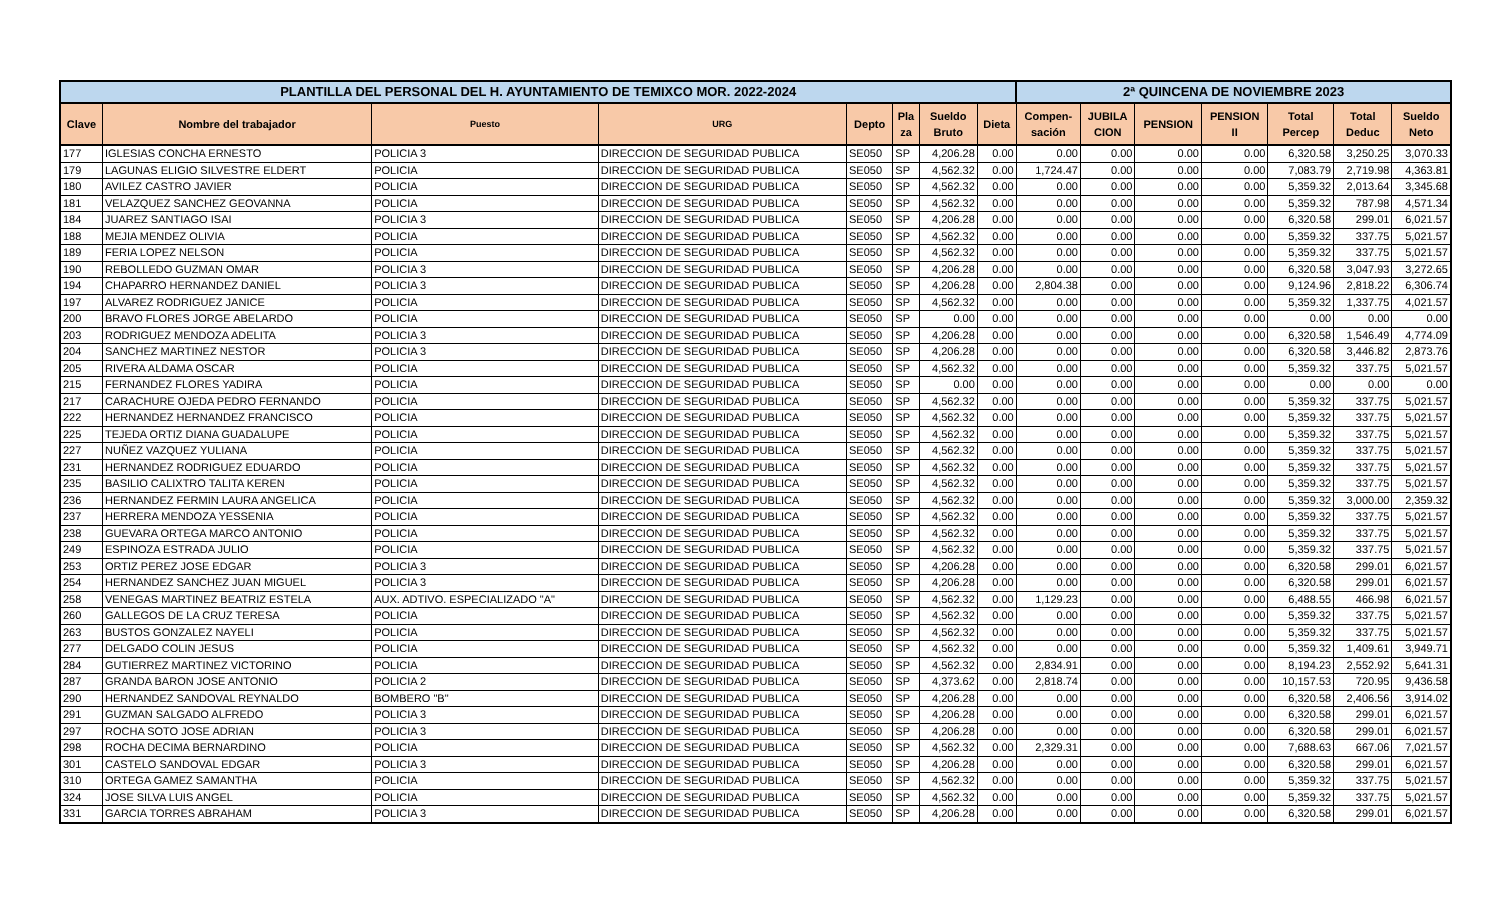| PLANTILLA DEL PERSONAL DEL H. AYUNTAMIENTO DE TEMIXCO MOR. 2022-2024 | | | | | | | | 2ª QUINCENA DE NOVIEMBRE 2023 | | | | | | |
| --- | --- | --- | --- | --- | --- | --- | --- | --- | --- | --- | --- | --- | --- | --- |
| Clave | Nombre del trabajador | Puesto | URG | Depto | Pla za | Sueldo Bruto | Dieta | Compen- sación | JUBILA CION | PENSION | PENSION II | Total Percep | Total Deduc | Sueldo Neto |
| 177 | IGLESIAS CONCHA ERNESTO | POLICIA 3 | DIRECCION DE SEGURIDAD PUBLICA | SE050 | SP | 4,206.28 | 0.00 | 0.00 | 0.00 | 0.00 | 0.00 | 6,320.58 | 3,250.25 | 3,070.33 |
| 179 | LAGUNAS ELIGIO SILVESTRE ELDERT | POLICIA | DIRECCION DE SEGURIDAD PUBLICA | SE050 | SP | 4,562.32 | 0.00 | 1,724.47 | 0.00 | 0.00 | 0.00 | 7,083.79 | 2,719.98 | 4,363.81 |
| 180 | AVILEZ CASTRO JAVIER | POLICIA | DIRECCION DE SEGURIDAD PUBLICA | SE050 | SP | 4,562.32 | 0.00 | 0.00 | 0.00 | 0.00 | 0.00 | 5,359.32 | 2,013.64 | 3,345.68 |
| 181 | VELAZQUEZ SANCHEZ GEOVANNA | POLICIA | DIRECCION DE SEGURIDAD PUBLICA | SE050 | SP | 4,562.32 | 0.00 | 0.00 | 0.00 | 0.00 | 0.00 | 5,359.32 | 787.98 | 4,571.34 |
| 184 | JUAREZ SANTIAGO ISAI | POLICIA 3 | DIRECCION DE SEGURIDAD PUBLICA | SE050 | SP | 4,206.28 | 0.00 | 0.00 | 0.00 | 0.00 | 0.00 | 6,320.58 | 299.01 | 6,021.57 |
| 188 | MEJIA MENDEZ OLIVIA | POLICIA | DIRECCION DE SEGURIDAD PUBLICA | SE050 | SP | 4,562.32 | 0.00 | 0.00 | 0.00 | 0.00 | 0.00 | 5,359.32 | 337.75 | 5,021.57 |
| 189 | FERIA LOPEZ NELSON | POLICIA | DIRECCION DE SEGURIDAD PUBLICA | SE050 | SP | 4,562.32 | 0.00 | 0.00 | 0.00 | 0.00 | 0.00 | 5,359.32 | 337.75 | 5,021.57 |
| 190 | REBOLLEDO GUZMAN OMAR | POLICIA 3 | DIRECCION DE SEGURIDAD PUBLICA | SE050 | SP | 4,206.28 | 0.00 | 0.00 | 0.00 | 0.00 | 0.00 | 6,320.58 | 3,047.93 | 3,272.65 |
| 194 | CHAPARRO HERNANDEZ DANIEL | POLICIA 3 | DIRECCION DE SEGURIDAD PUBLICA | SE050 | SP | 4,206.28 | 0.00 | 2,804.38 | 0.00 | 0.00 | 0.00 | 9,124.96 | 2,818.22 | 6,306.74 |
| 197 | ALVAREZ RODRIGUEZ JANICE | POLICIA | DIRECCION DE SEGURIDAD PUBLICA | SE050 | SP | 4,562.32 | 0.00 | 0.00 | 0.00 | 0.00 | 0.00 | 5,359.32 | 1,337.75 | 4,021.57 |
| 200 | BRAVO FLORES JORGE ABELARDO | POLICIA | DIRECCION DE SEGURIDAD PUBLICA | SE050 | SP | 0.00 | 0.00 | 0.00 | 0.00 | 0.00 | 0.00 | 0.00 | 0.00 | 0.00 |
| 203 | RODRIGUEZ MENDOZA ADELITA | POLICIA 3 | DIRECCION DE SEGURIDAD PUBLICA | SE050 | SP | 4,206.28 | 0.00 | 0.00 | 0.00 | 0.00 | 0.00 | 6,320.58 | 1,546.49 | 4,774.09 |
| 204 | SANCHEZ MARTINEZ NESTOR | POLICIA 3 | DIRECCION DE SEGURIDAD PUBLICA | SE050 | SP | 4,206.28 | 0.00 | 0.00 | 0.00 | 0.00 | 0.00 | 6,320.58 | 3,446.82 | 2,873.76 |
| 205 | RIVERA ALDAMA OSCAR | POLICIA | DIRECCION DE SEGURIDAD PUBLICA | SE050 | SP | 4,562.32 | 0.00 | 0.00 | 0.00 | 0.00 | 0.00 | 5,359.32 | 337.75 | 5,021.57 |
| 215 | FERNANDEZ FLORES YADIRA | POLICIA | DIRECCION DE SEGURIDAD PUBLICA | SE050 | SP | 0.00 | 0.00 | 0.00 | 0.00 | 0.00 | 0.00 | 0.00 | 0.00 | 0.00 |
| 217 | CARACHURE OJEDA PEDRO FERNANDO | POLICIA | DIRECCION DE SEGURIDAD PUBLICA | SE050 | SP | 4,562.32 | 0.00 | 0.00 | 0.00 | 0.00 | 0.00 | 5,359.32 | 337.75 | 5,021.57 |
| 222 | HERNANDEZ HERNANDEZ FRANCISCO | POLICIA | DIRECCION DE SEGURIDAD PUBLICA | SE050 | SP | 4,562.32 | 0.00 | 0.00 | 0.00 | 0.00 | 0.00 | 5,359.32 | 337.75 | 5,021.57 |
| 225 | TEJEDA ORTIZ DIANA GUADALUPE | POLICIA | DIRECCION DE SEGURIDAD PUBLICA | SE050 | SP | 4,562.32 | 0.00 | 0.00 | 0.00 | 0.00 | 0.00 | 5,359.32 | 337.75 | 5,021.57 |
| 227 | NUÑEZ VAZQUEZ YULIANA | POLICIA | DIRECCION DE SEGURIDAD PUBLICA | SE050 | SP | 4,562.32 | 0.00 | 0.00 | 0.00 | 0.00 | 0.00 | 5,359.32 | 337.75 | 5,021.57 |
| 231 | HERNANDEZ RODRIGUEZ EDUARDO | POLICIA | DIRECCION DE SEGURIDAD PUBLICA | SE050 | SP | 4,562.32 | 0.00 | 0.00 | 0.00 | 0.00 | 0.00 | 5,359.32 | 337.75 | 5,021.57 |
| 235 | BASILIO CALIXTRO TALITA KEREN | POLICIA | DIRECCION DE SEGURIDAD PUBLICA | SE050 | SP | 4,562.32 | 0.00 | 0.00 | 0.00 | 0.00 | 0.00 | 5,359.32 | 337.75 | 5,021.57 |
| 236 | HERNANDEZ FERMIN LAURA ANGELICA | POLICIA | DIRECCION DE SEGURIDAD PUBLICA | SE050 | SP | 4,562.32 | 0.00 | 0.00 | 0.00 | 0.00 | 0.00 | 5,359.32 | 3,000.00 | 2,359.32 |
| 237 | HERRERA MENDOZA YESSENIA | POLICIA | DIRECCION DE SEGURIDAD PUBLICA | SE050 | SP | 4,562.32 | 0.00 | 0.00 | 0.00 | 0.00 | 0.00 | 5,359.32 | 337.75 | 5,021.57 |
| 238 | GUEVARA ORTEGA MARCO ANTONIO | POLICIA | DIRECCION DE SEGURIDAD PUBLICA | SE050 | SP | 4,562.32 | 0.00 | 0.00 | 0.00 | 0.00 | 0.00 | 5,359.32 | 337.75 | 5,021.57 |
| 249 | ESPINOZA ESTRADA JULIO | POLICIA | DIRECCION DE SEGURIDAD PUBLICA | SE050 | SP | 4,562.32 | 0.00 | 0.00 | 0.00 | 0.00 | 0.00 | 5,359.32 | 337.75 | 5,021.57 |
| 253 | ORTIZ PEREZ JOSE EDGAR | POLICIA 3 | DIRECCION DE SEGURIDAD PUBLICA | SE050 | SP | 4,206.28 | 0.00 | 0.00 | 0.00 | 0.00 | 0.00 | 6,320.58 | 299.01 | 6,021.57 |
| 254 | HERNANDEZ SANCHEZ JUAN MIGUEL | POLICIA 3 | DIRECCION DE SEGURIDAD PUBLICA | SE050 | SP | 4,206.28 | 0.00 | 0.00 | 0.00 | 0.00 | 0.00 | 6,320.58 | 299.01 | 6,021.57 |
| 258 | VENEGAS MARTINEZ BEATRIZ ESTELA | AUX. ADTIVO. ESPECIALIZADO "A" | DIRECCION DE SEGURIDAD PUBLICA | SE050 | SP | 4,562.32 | 0.00 | 1,129.23 | 0.00 | 0.00 | 0.00 | 6,488.55 | 466.98 | 6,021.57 |
| 260 | GALLEGOS DE LA CRUZ TERESA | POLICIA | DIRECCION DE SEGURIDAD PUBLICA | SE050 | SP | 4,562.32 | 0.00 | 0.00 | 0.00 | 0.00 | 0.00 | 5,359.32 | 337.75 | 5,021.57 |
| 263 | BUSTOS GONZALEZ NAYELI | POLICIA | DIRECCION DE SEGURIDAD PUBLICA | SE050 | SP | 4,562.32 | 0.00 | 0.00 | 0.00 | 0.00 | 0.00 | 5,359.32 | 337.75 | 5,021.57 |
| 277 | DELGADO COLIN JESUS | POLICIA | DIRECCION DE SEGURIDAD PUBLICA | SE050 | SP | 4,562.32 | 0.00 | 0.00 | 0.00 | 0.00 | 0.00 | 5,359.32 | 1,409.61 | 3,949.71 |
| 284 | GUTIERREZ MARTINEZ VICTORINO | POLICIA | DIRECCION DE SEGURIDAD PUBLICA | SE050 | SP | 4,562.32 | 0.00 | 2,834.91 | 0.00 | 0.00 | 0.00 | 8,194.23 | 2,552.92 | 5,641.31 |
| 287 | GRANDA BARON JOSE ANTONIO | POLICIA 2 | DIRECCION DE SEGURIDAD PUBLICA | SE050 | SP | 4,373.62 | 0.00 | 2,818.74 | 0.00 | 0.00 | 0.00 | 10,157.53 | 720.95 | 9,436.58 |
| 290 | HERNANDEZ SANDOVAL REYNALDO | BOMBERO "B" | DIRECCION DE SEGURIDAD PUBLICA | SE050 | SP | 4,206.28 | 0.00 | 0.00 | 0.00 | 0.00 | 0.00 | 6,320.58 | 2,406.56 | 3,914.02 |
| 291 | GUZMAN SALGADO ALFREDO | POLICIA 3 | DIRECCION DE SEGURIDAD PUBLICA | SE050 | SP | 4,206.28 | 0.00 | 0.00 | 0.00 | 0.00 | 0.00 | 6,320.58 | 299.01 | 6,021.57 |
| 297 | ROCHA SOTO JOSE ADRIAN | POLICIA 3 | DIRECCION DE SEGURIDAD PUBLICA | SE050 | SP | 4,206.28 | 0.00 | 0.00 | 0.00 | 0.00 | 0.00 | 6,320.58 | 299.01 | 6,021.57 |
| 298 | ROCHA DECIMA BERNARDINO | POLICIA | DIRECCION DE SEGURIDAD PUBLICA | SE050 | SP | 4,562.32 | 0.00 | 2,329.31 | 0.00 | 0.00 | 0.00 | 7,688.63 | 667.06 | 7,021.57 |
| 301 | CASTELO SANDOVAL EDGAR | POLICIA 3 | DIRECCION DE SEGURIDAD PUBLICA | SE050 | SP | 4,206.28 | 0.00 | 0.00 | 0.00 | 0.00 | 0.00 | 6,320.58 | 299.01 | 6,021.57 |
| 310 | ORTEGA GAMEZ SAMANTHA | POLICIA | DIRECCION DE SEGURIDAD PUBLICA | SE050 | SP | 4,562.32 | 0.00 | 0.00 | 0.00 | 0.00 | 0.00 | 5,359.32 | 337.75 | 5,021.57 |
| 324 | JOSE SILVA LUIS ANGEL | POLICIA | DIRECCION DE SEGURIDAD PUBLICA | SE050 | SP | 4,562.32 | 0.00 | 0.00 | 0.00 | 0.00 | 0.00 | 5,359.32 | 337.75 | 5,021.57 |
| 331 | GARCIA TORRES ABRAHAM | POLICIA 3 | DIRECCION DE SEGURIDAD PUBLICA | SE050 | SP | 4,206.28 | 0.00 | 0.00 | 0.00 | 0.00 | 0.00 | 6,320.58 | 299.01 | 6,021.57 |